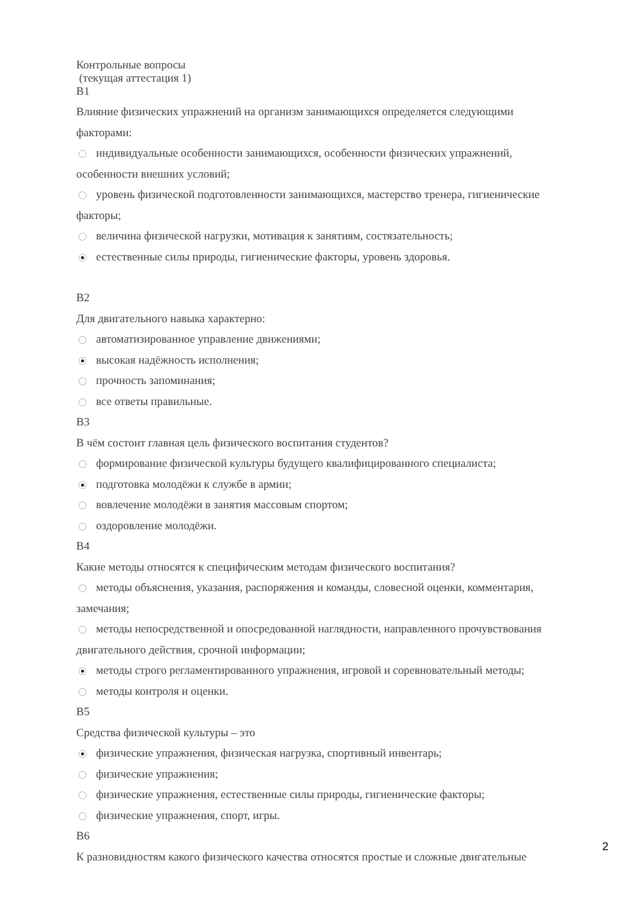Контрольные вопросы
(текущая аттестация 1)
В1
Влияние физических упражнений на организм занимающихся определяется следующими факторами:
индивидуальные особенности занимающихся, особенности физических упражнений, особенности внешних условий;
уровень физической подготовленности занимающихся, мастерство тренера, гигиенические факторы;
величина физической нагрузки, мотивация к занятиям, состязательность;
естественные силы природы, гигиенические факторы, уровень здоровья.
В2
Для двигательного навыка характерно:
автоматизированное управление движениями;
высокая надёжность исполнения;
прочность запоминания;
все ответы правильные.
В3
В чём состоит главная цель физического воспитания студентов?
формирование физической культуры будущего квалифицированного специалиста;
подготовка молодёжи к службе в армии;
вовлечение молодёжи в занятия массовым спортом;
оздоровление молодёжи.
В4
Какие методы относятся к специфическим методам физического воспитания?
методы объяснения, указания, распоряжения и команды, словесной оценки, комментария, замечания;
методы непосредственной и опосредованной наглядности, направленного прочувствования двигательного действия, срочной информации;
методы строго регламентированного упражнения, игровой и соревновательный методы;
методы контроля и оценки.
В5
Средства физической культуры – это
физические упражнения, физическая нагрузка, спортивный инвентарь;
физические упражнения;
физические упражнения, естественные силы природы, гигиенические факторы;
физические упражнения, спорт, игры.
В6
К разновидностям какого физического качества относятся простые и сложные двигательные
2